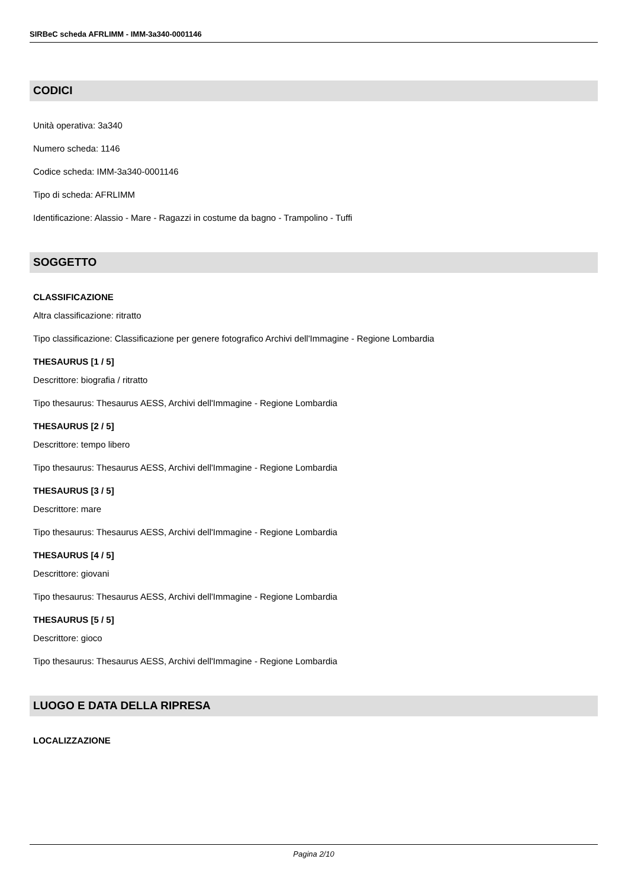SIRBeC scheda AFRLIMM - IMM-3a340-0001146
CODICI
Unità operativa: 3a340
Numero scheda: 1146
Codice scheda: IMM-3a340-0001146
Tipo di scheda: AFRLIMM
Identificazione: Alassio - Mare - Ragazzi in costume da bagno - Trampolino - Tuffi
SOGGETTO
CLASSIFICAZIONE
Altra classificazione: ritratto
Tipo classificazione: Classificazione per genere fotografico Archivi dell'Immagine - Regione Lombardia
THESAURUS [1 / 5]
Descrittore: biografia / ritratto
Tipo thesaurus: Thesaurus AESS, Archivi dell'Immagine - Regione Lombardia
THESAURUS [2 / 5]
Descrittore: tempo libero
Tipo thesaurus: Thesaurus AESS, Archivi dell'Immagine - Regione Lombardia
THESAURUS [3 / 5]
Descrittore: mare
Tipo thesaurus: Thesaurus AESS, Archivi dell'Immagine - Regione Lombardia
THESAURUS [4 / 5]
Descrittore: giovani
Tipo thesaurus: Thesaurus AESS, Archivi dell'Immagine - Regione Lombardia
THESAURUS [5 / 5]
Descrittore: gioco
Tipo thesaurus: Thesaurus AESS, Archivi dell'Immagine - Regione Lombardia
LUOGO E DATA DELLA RIPRESA
LOCALIZZAZIONE
Pagina 2/10